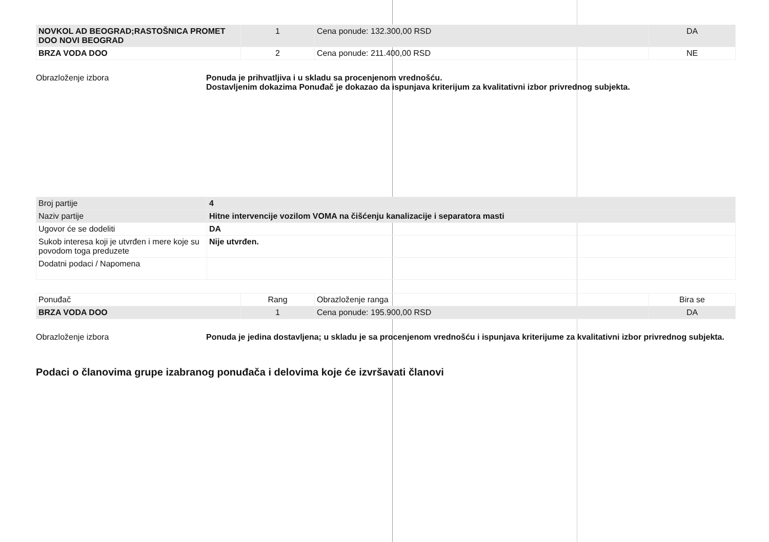| NOVKOL AD BEOGRAD;RASTOŠNICA PROMET DOO NOVI BEOGRAD | 1 | Cena ponude: 132.300,00 RSD | DA |
| BRZA VODA DOO | 2 | Cena ponude: 211.400,00 RSD | NE |
Obrazloženje izbora Ponuda je prihvatljiva i u skladu sa procenjenom vrednošću.
Dostavljenim dokazima Ponuđač je dokazao da ispunjava kriterijum za kvalitativni izbor privrednog subjekta.
| Broj partije | 4 |
| Naziv partije | Hitne intervencije vozilom VOMA na čišćenju kanalizacije i separatora masti |
| Ugovor će se dodeliti | DA |
| Sukob interesa koji je utvrđen i mere koje su povodom toga preduzete | Nije utvrđen. |
| Dodatni podaci / Napomena | |
| Ponuđač | Rang | Obrazloženje ranga | Bira se |
| BRZA VODA DOO | 1 | Cena ponude: 195.900,00 RSD | DA |
Obrazloženje izbora Ponuda je jedina dostavljena; u skladu je sa procenjenom vrednošću i ispunjava kriterijume za kvalitativni izbor privrednog subjekta.
Podaci o članovima grupe izabranog ponuđača i delovima koje će izvršavati članovi